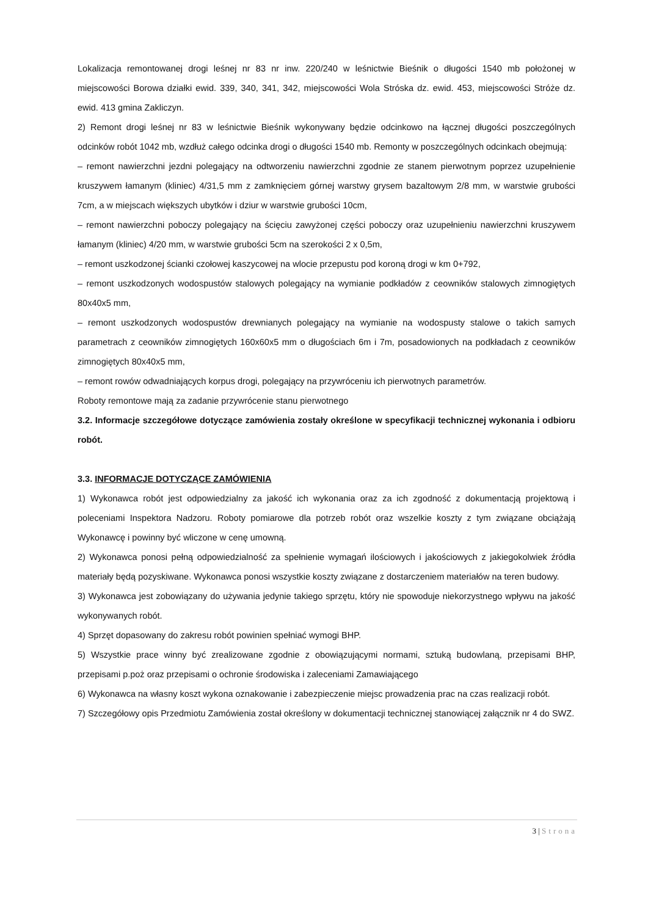Lokalizacja remontowanej drogi leśnej nr 83 nr inw. 220/240 w leśnictwie Bieśnik o długości 1540 mb położonej w miejscowości Borowa działki ewid. 339, 340, 341, 342, miejscowości Wola Stróska dz. ewid. 453, miejscowości Stróże dz. ewid. 413 gmina Zakliczyn.
2) Remont drogi leśnej nr 83 w leśnictwie Bieśnik wykonywany będzie odcinkowo na łącznej długości poszczególnych odcinków robót 1042 mb, wzdłuż całego odcinka drogi o długości 1540 mb. Remonty w poszczególnych odcinkach obejmują:
– remont nawierzchni jezdni polegający na odtworzeniu nawierzchni zgodnie ze stanem pierwotnym poprzez uzupełnienie kruszywem łamanym (kliniec) 4/31,5 mm z zamknięciem górnej warstwy grysem bazaltowym 2/8 mm, w warstwie grubości 7cm, a w miejscach większych ubytków i dziur w warstwie grubości 10cm,
– remont nawierzchni poboczy polegający na ścięciu zawyżonej części poboczy oraz uzupełnieniu nawierzchni kruszywem łamanym (kliniec) 4/20 mm, w warstwie grubości 5cm na szerokości 2 x 0,5m,
– remont uszkodzonej ścianki czołowej kaszycowej na wlocie przepustu pod koroną drogi w km 0+792,
– remont uszkodzonych wodospustów stalowych polegający na wymianie podkładów z ceowników stalowych zimnogiętych 80x40x5 mm,
– remont uszkodzonych wodospustów drewnianych polegający na wymianie na wodospusty stalowe o takich samych parametrach z ceowników zimnogiętych 160x60x5 mm o długościach 6m i 7m, posadowionych na podkładach z ceowników zimnogiętych 80x40x5 mm,
– remont rowów odwadniających korpus drogi, polegający na przywróceniu ich pierwotnych parametrów.
Roboty remontowe mają za zadanie przywrócenie stanu pierwotnego
3.2. Informacje szczegółowe dotyczące zamówienia zostały określone w specyfikacji technicznej wykonania i odbioru robót.
3.3. INFORMACJE DOTYCZĄCE ZAMÓWIENIA
1) Wykonawca robót jest odpowiedzialny za jakość ich wykonania oraz za ich zgodność z dokumentacją projektową i poleceniami Inspektora Nadzoru. Roboty pomiarowe dla potrzeb robót oraz wszelkie koszty z tym związane obciążają Wykonawcę i powinny być wliczone w cenę umowną.
2) Wykonawca ponosi pełną odpowiedzialność za spełnienie wymagań ilościowych i jakościowych z jakiegokolwiek źródła materiały będą pozyskiwane. Wykonawca ponosi wszystkie koszty związane z dostarczeniem materiałów na teren budowy.
3) Wykonawca jest zobowiązany do używania jedynie takiego sprzętu, który nie spowoduje niekorzystnego wpływu na jakość wykonywanych robót.
4) Sprzęt dopasowany do zakresu robót powinien spełniać wymogi BHP.
5) Wszystkie prace winny być zrealizowane zgodnie z obowiązującymi normami, sztuką budowlaną, przepisami BHP, przepisami p.poż oraz przepisami o ochronie środowiska i zaleceniami Zamawiającego
6) Wykonawca na własny koszt wykona oznakowanie i zabezpieczenie miejsc prowadzenia prac na czas realizacji robót.
7) Szczegółowy opis Przedmiotu Zamówienia został określony w dokumentacji technicznej stanowiącej załącznik nr 4 do SWZ.
3 | Strona